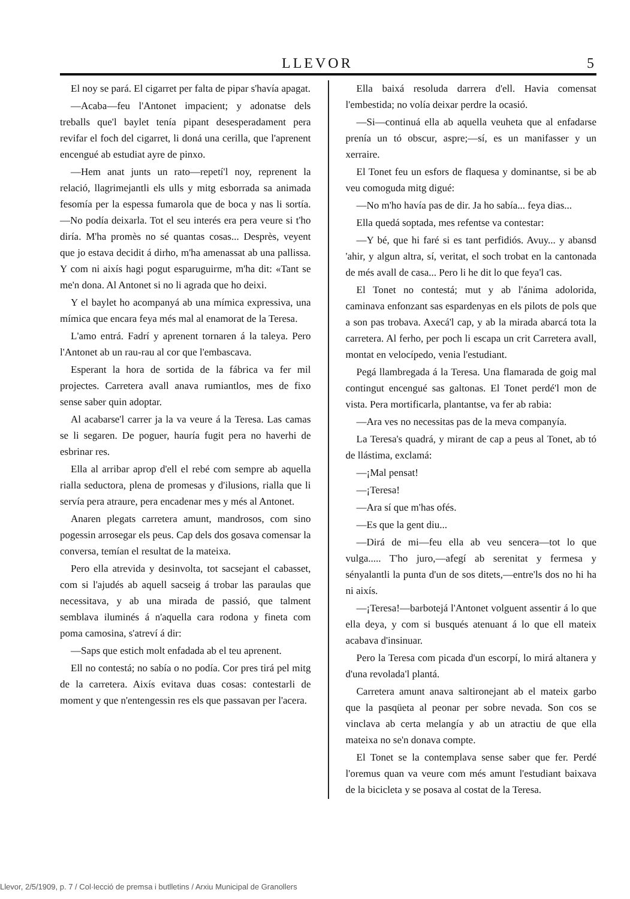LLEVOR 5
El noy se pará. El cigarret per falta de pipar s'havía apagat.
—Acaba—feu l'Antonet impacient; y adonatse dels treballs que'l baylet tenía pipant desesperadament pera revifar el foch del cigarret, li doná una cerilla, que l'aprenent encengué ab estudiat ayre de pinxo.
—Hem anat junts un rato—repetí'l noy, reprenent la relació, llagrimejantli els ulls y mitg esborrada sa animada fesomía per la espessa fumarola que de boca y nas li sortía.—No podía deixarla. Tot el seu interés era pera veure si t'ho diría. M'ha promès no sé quantas cosas... Desprès, veyent que jo estava decidit á dirho, m'ha amenassat ab una pallissa. Y com ni aixís hagi pogut esparuguirme, m'ha dit: «Tant se me'n dona. Al Antonet si no li agrada que ho deixi.
Y el baylet ho acompanyá ab una mímica expressiva, una mímica que encara feya més mal al enamorat de la Teresa.
L'amo entrá. Fadrí y aprenent tornaren á la taleya. Pero l'Antonet ab un rau-rau al cor que l'embascava.
Esperant la hora de sortida de la fábrica va fer mil projectes. Carretera avall anava rumiantlos, mes de fixo sense saber quin adoptar.
Al acabarse'l carrer ja la va veure á la Teresa. Las camas se li segaren. De poguer, hauría fugit pera no haverhi de esbrinar res.
Ella al arribar aprop d'ell el rebé com sempre ab aquella rialla seductora, plena de promesas y d'ilusions, rialla que li servía pera atraure, pera encadenar mes y més al Antonet.
Anaren plegats carretera amunt, mandrosos, com sino pogessin arrosegar els peus. Cap dels dos gosava comensar la conversa, temían el resultat de la mateixa.
Pero ella atrevida y desinvolta, tot sacsejant el cabasset, com si l'ajudés ab aquell sacseig á trobar las paraulas que necessitava, y ab una mirada de passió, que talment semblava iluminés á n'aquella cara rodona y fineta com poma camosina, s'atreví á dir:
—Saps que estich molt enfadada ab el teu aprenent.
Ell no contestá; no sabía o no podía. Cor pres tirá pel mitg de la carretera. Aixís evitava duas cosas: contestarli de moment y que n'entengessin res els que passavan per l'acera.
Ella baixá resoluda darrera d'ell. Havia comensat l'embestida; no volía deixar perdre la ocasió.
—Si—continuá ella ab aquella veuheta que al enfadarse prenía un tó obscur, aspre;—sí, es un manifasser y un xerraire.
El Tonet feu un esfors de flaquesa y dominantse, si be ab veu comoguda mitg digué:
—No m'ho havía pas de dir. Ja ho sabía... feya dias...
Ella quedá soptada, mes refentse va contestar:
—Y bé, que hi faré si es tant perfidiós. Avuy... y abansd 'ahir, y algun altra, sí, veritat, el soch trobat en la cantonada de més avall de casa... Pero li he dit lo que feya'l cas.
El Tonet no contestá; mut y ab l'ánima adolorida, caminava enfonzant sas espardenyas en els pilots de pols que a son pas trobava. Axecá'l cap, y ab la mirada abarcá tota la carretera. Al ferho, per poch li escapa un crit Carretera avall, montat en velocípedo, venia l'estudiant.
Pegá llambregada á la Teresa. Una flamarada de goig mal contingut encengué sas galtonas. El Tonet perdé'l mon de vista. Pera mortificarla, plantantse, va fer ab rabia:
—Ara ves no necessitas pas de la meva companyía.
La Teresa's quadrá, y mirant de cap a peus al Tonet, ab tó de llástima, exclamá:
—¡Mal pensat!
—¡Teresa!
—Ara sí que m'has ofés.
—Es que la gent diu...
—Dirá de mi—feu ella ab veu sencera—tot lo que vulga..... T'ho juro,—afegí ab serenitat y fermesa y sényalantli la punta d'un de sos ditets,—entre'ls dos no hi ha ni aixís.
—¡Teresa!—barbotejá l'Antonet volguent assentir á lo que ella deya, y com si busqués atenuant á lo que ell mateix acabava d'insinuar.
Pero la Teresa com picada d'un escorpí, lo mirá altanera y d'una revolada'l plantá.
Carretera amunt anava saltironejant ab el mateix garbo que la pasqüeta al peonar per sobre nevada. Son cos se vinclava ab certa melangía y ab un atractiu de que ella mateixa no se'n donava compte.
El Tonet se la contemplava sense saber que fer. Perdé l'oremus quan va veure com més amunt l'estudiant baixava de la bicicleta y se posava al costat de la Teresa.
Llevor, 2/5/1909, p. 7 / Col·lecció de premsa i butlletins / Arxiu Municipal de Granollers